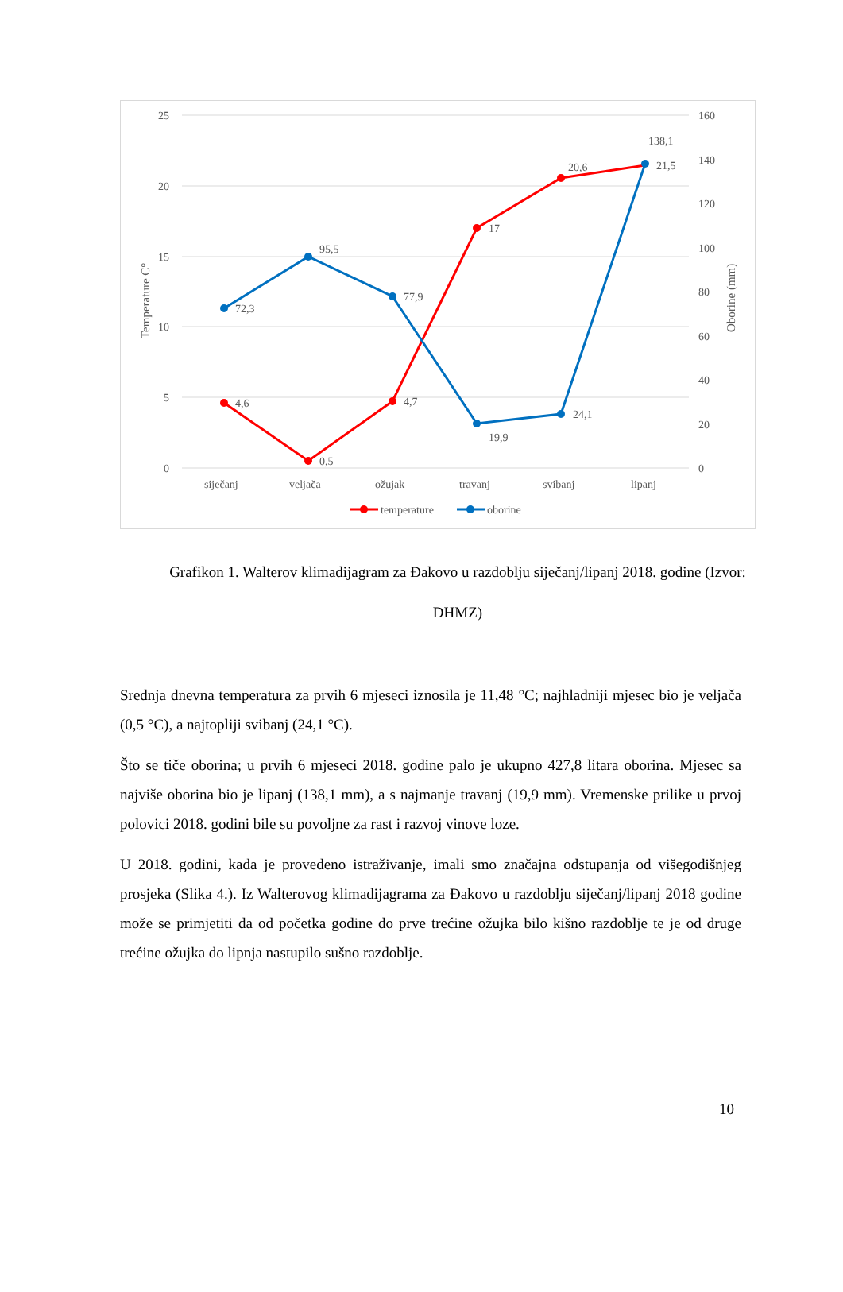25
20
15
10
5
0
160
140
120
100
80
60
40
20
0
Temperature C°
Oborine (mm)
siječanj
veljača
ožujak
travanj
svibanj
lipanj
4,6
0,5
4,7
17
20,6
21,5
72,3
95,5
77,9
19,9
24,1
138,1
temperature
oborine
Grafikon 1. Walterov klimadijagram za Đakovo u razdoblju siječanj/lipanj 2018. godine (Izvor: DHMZ)
Srednja dnevna temperatura za prvih 6 mjeseci iznosila je 11,48 °C; najhladniji mjesec bio je veljača (0,5 °C), a najtopliji svibanj (24,1 °C).
Što se tiče oborina; u prvih 6 mjeseci 2018. godine palo je ukupno 427,8 litara oborina. Mjesec sa najviše oborina bio je lipanj (138,1 mm), a s najmanje travanj (19,9 mm). Vremenske prilike u prvoj polovici 2018. godini bile su povoljne za rast i razvoj vinove loze.
U 2018. godini, kada je provedeno istraživanje, imali smo značajna odstupanja od višegodišnjeg prosjeka (Slika 4.). Iz Walterovog klimadijagrama za Đakovo u razdoblju siječanj/lipanj 2018 godine može se primjetiti da od početka godine do prve trećine ožujka bilo kišno razdoblje te je od druge trećine ožujka do lipnja nastupilo sušno razdoblje.
10